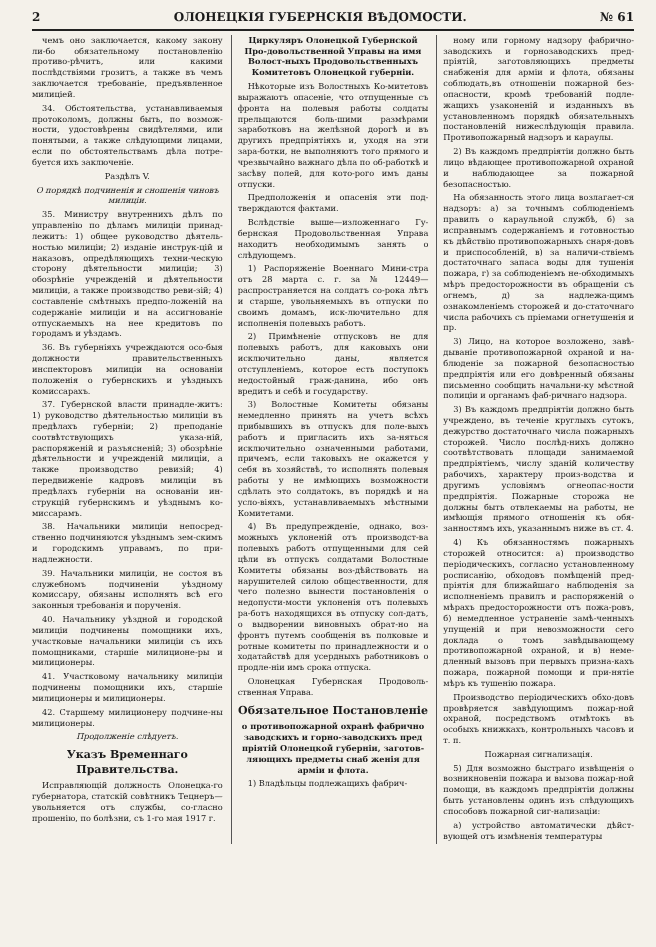2 ОЛОНЕЦКІЯ ГУБЕРНСКІЯ ВѢДОМОСТИ. № 61
чемъ оно заключается, какому закону ли-бо обязательному постановленію противо-рѣчитъ, или какими послѣдствіями грозитъ, а также въ чемъ заключается требованіе, предъявленное милиціей.
34. Обстоятельства, устанавливаемыя протоколомъ, должны быть, по возмож-ности, удостовѣрены свидѣтелями, или понятыми, а также слѣдующими лицами, если по обстоятельствамъ дѣла потре-буется ихъ заключеніе.
Раздѣлъ V.
О порядкѣ подчиненія и сношенія чиновъ милиціи.
35. Министру внутреннихъ дѣлъ по управленію по дѣламъ милиціи принад-лежитъ: 1) общее руководство дѣятель-ностью милиціи; 2) изданіе инструк-цій и наказовъ, опредѣляющихъ техни-ческую сторону дѣятельности милиціи; 3) обозрѣніе учрежденій и дѣятельности милиціи, а также производство реви-зій; 4) составленіе смѣтныхъ предпо-ложеній на содержаніе милиціи и на ассигнованіе отпускаемыхъ на нее кредитовъ по городамъ и уѣздамъ.
36. Въ губерніяхъ учреждаются осо-быя должности правительственныхъ инспекторовъ милиціи на основаніи положенія о губернскихъ и уѣздныхъ комиссарахъ.
37. Губернской власти принадле-житъ: 1) руководство дѣятельностью милиціи въ предѣлахъ губерніи; 2) преподаніе соотвѣтствующихъ указа-ній, распоряженій и разъясненій; 3) обозрѣніе дѣятельности и учрежденій милиціи, а также производство ревизій; 4) передвиженіе кадровъ милиціи въ предѣлахъ губерніи на основаніи ин-струкцій губернскимъ и уѣзднымъ ко-миссарамъ.
38. Начальники милиціи непосред-ственно подчиняются уѣзднымъ зем-скимъ и городскимъ управамъ, по при-надлежности.
39. Начальники милиціи, не состоя въ служебномъ подчиненіи уѣздному комиссару, обязаны исполнять всѣ его законныя требованія и порученія.
40. Начальнику уѣздной и городской милиціи подчинены помощники ихъ, участковые начальники милиціи съ ихъ помощниками, старшіе милиционе-ры и милиционеры.
41. Участковому начальнику милиціи подчинены помощники ихъ, старшіе милиционеры и милиционеры.
42. Старшему милиционеру подчине-ны милиционеры.
Продолженіе слѣдуетъ.
Указъ Временнаго Правительства.
Исправляющій должность Олонецка-го губернатора, статскій совѣтникъ Тецнеръ—увольняется отъ службы, со-гласно прошенію, по болѣзни, съ 1-го мая 1917 г.
Циркуляръ Олонецкой Губернской Про-довольственной Управы на имя Волост-ныхъ Продовольственныхъ Комитетовъ Олонецкой губерніи.
Нѣкоторые изъ Волостныхъ Ко-митетовъ выражаютъ опасеніе, что отпущенные съ фронта на полевыя работы солдаты прельщаются боль-шими размѣрами заработковъ на желѣзной дорогѣ и въ другихъ предпріятіяхъ и, уходя на эти зара-ботки, не выполняютъ того прямого и чрезвычайно важнаго дѣла по об-работкѣ и засѣву полей, для кото-рого имъ даны отпуски.
Предположенія и опасенія эти под-тверждаются фактами.
Вслѣдствіе выше—изложеннаго Гу-бернская Продовольственная Управа находитъ необходимымъ занять о слѣдующемъ.
1) Распоряженіе Военнаго Мини-стра отъ 28 марта с. г. за № 12449—распространяется на солдатъ со-рока лѣтъ и старше, увольняемыхъ въ отпуски по своимъ домамъ, иск-лючительно для исполненія полевыхъ работъ.
2) Примѣненіе отпусковъ не для полевыхъ работъ, для каковыхъ они исключительно даны, является отступленіемъ, которое есть поступокъ недостойный граж-данина, ибо онъ вредитъ и себѣ и государству.
3) Волостные Комитеты обязаны немедленно принять на учетъ всѣхъ прибывшихъ въ отпускъ для поле-выхъ работъ и пригласить ихъ за-няться исключительно означенными работами, причемъ, если таковыхъ не окажется у себя въ хозяйствѣ, то исполнять полевыя работы у не имѣющихъ возможности сдѣлать это солдатокъ, въ порядкѣ и на усло-віяхъ, устанавливаемыхъ мѣстными Комитетами.
4) Въ предупрежденіе, однако, воз-можныхъ уклоненій отъ производст-ва полевыхъ работъ отпущенными для сей цѣли въ отпускъ солдатами Волостные Комитеты обязаны воз-дѣйствовать на нарушителей силою общественности, для чего полезно вынести постановленія о недопусти-мости уклоненія отъ полевыхъ ра-ботъ находящихся въ отпуску сол-датъ, о выдворении виновныхъ обрат-но на фронтъ путемъ сообщенія въ полковые и ротные комитеты по принадлежности и о ходатайствѣ для усердныхъ работниковъ о продле-ніи имъ срока отпуска.
Олонецкая Губернская Продоволь-ственная Управа.
Обязательное Постановленіе
о противопожарной охранѣ фабрично заводскихъ и горно-заводскихъ пред пріятій Олонецкой губерніи, заготов-ляющихъ предметы снаб женія для арміи и флота.
1) Владѣльцы подлежащихъ фабрич-
ному или горному надзору фабрично-заводскихъ и горнозаводскихъ пред-пріятій, заготовляющихъ предметы снабженія для арміи и флота, обязаны соблюдать,въ отношеніи пожарной без-опасности, кромѣ требованій подле-жащихъ узаконеній и изданныхъ въ установленномъ порядкѣ обязательныхъ постановленій нижеслѣдующія правила. Противопожарный надзоръ и караулы.
2) Въ каждомъ предпріятіи должно быть лицо вѣдающее противопожарной охраной и наблюдающее за пожарной безопасностью.
На обязанность этого лица возлагает-ся надзоръ: а) за точнымъ соблюденіемъ правилъ о караульной службѣ, б) за исправнымъ содержаніемъ и готовностью къ дѣйствію противопожарныхъ снаря-довъ и приспособленій, в) за наличи-ствіемъ достаточнаго запаса воды для тушенія пожара, г) за соблюденіемъ не-обходимыхъ мѣръ предосторожности въ обращеніи съ огнемъ, д) за надлежа-щимъ ознакомленіемъ сторожей и до-статочнаго числа рабочихъ съ пріемами огнетушенія и пр.
3) Лицо, на которое возложено, завѣ-дываніе противопожарной охраной и на-блюденіе за пожарной безопасностью предпріятія или его довѣренный обязаны письменно сообщить начальни-ку мѣстной полиціи и органамъ фаб-ричнаго надзора.
3) Въ каждомъ предпріятіи должно быть учреждено, въ теченіе круглыхъ сутокъ, дежурство достаточнаго числа пожарныхъ сторожей. Число послѣд-нихъ должно соотвѣтствовать площади занимаемой предпріятіемъ, числу зданій количеству рабочихъ, характеру произ-водства и другимъ условіямъ огнеопас-ности предпріятія. Пожарные сторожа не должны быть отвлекаемы на работы, не имѣющія прямого отношенія къ обя-занностямъ ихъ, указаннымъ ниже въ ст. 4.
4) Къ обязанностямъ пожарныхъ сторожей относится: а) производство періодическихъ, согласно установленному росписанію, обходовъ помѣщеній пред-пріятія для ближайшаго наблюденія за исполненіемъ правилъ и распоряженій о мѣрахъ предосторожности отъ пожа-ровъ, б) немедленное устраненіе замѣ-ченныхъ упущеній и при невозможности сего доклада о томъ завѣдывающему противопожарной охраной, и в) неме-дленный вызовъ при первыхъ призна-кахъ пожара, пожарной помощи и при-нятіе мѣръ къ тушенію пожара.
Производство періодическихъ обхо-довъ провѣряется завѣдующимъ пожар-ной охраной, посредствомъ отмѣтокъ въ особыхъ книжкахъ, контрольныхъ часовъ и т. п.
Пожарная сигнализація.
5) Для возможно быстраго извѣщенія о возникновеніи пожара и вызова пожар-ной помощи, въ каждомъ предпріятіи должны быть установлены одинъ изъ слѣдующихъ способовъ пожарной сиг-нализаціи:
а) устройство автоматически дѣйст-вующей отъ измѣненія температуры